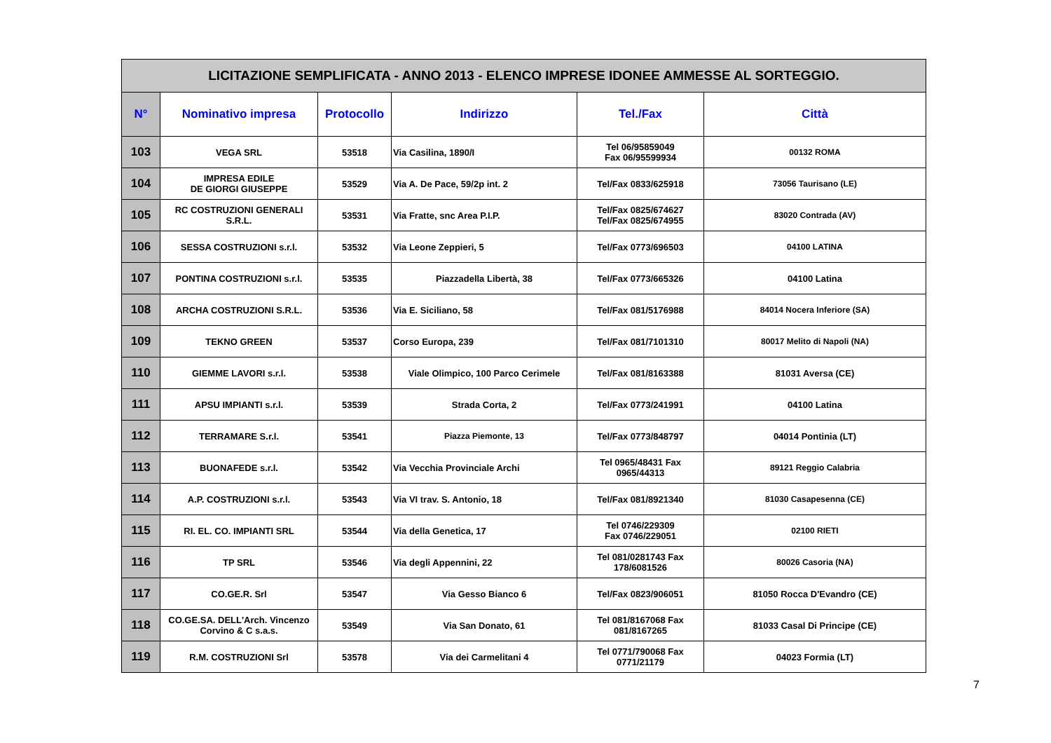| LICITAZIONE SEMPLIFICATA - ANNO 2013 - ELENCO IMPRESE IDONEE AMMESSE AL SORTEGGIO. | | | | | |
| N° | Nominativo impresa | Protocollo | Indirizzo | Tel./Fax | Città |
| 103 | VEGA SRL | 53518 | Via Casilina, 1890/I | Tel 06/95859049 Fax 06/95599934 | 00132 ROMA |
| 104 | IMPRESA EDILE DE GIORGI GIUSEPPE | 53529 | Via A. De Pace, 59/2p int. 2 | Tel/Fax 0833/625918 | 73056 Taurisano (LE) |
| 105 | RC COSTRUZIONI GENERALI S.R.L. | 53531 | Via Fratte, snc Area P.I.P. | Tel/Fax 0825/674627 Tel/Fax 0825/674955 | 83020 Contrada (AV) |
| 106 | SESSA COSTRUZIONI s.r.l. | 53532 | Via Leone Zeppieri, 5 | Tel/Fax 0773/696503 | 04100 LATINA |
| 107 | PONTINA COSTRUZIONI s.r.l. | 53535 | Piazzadella Libertà, 38 | Tel/Fax 0773/665326 | 04100 Latina |
| 108 | ARCHA COSTRUZIONI S.R.L. | 53536 | Via E. Siciliano, 58 | Tel/Fax 081/5176988 | 84014 Nocera Inferiore (SA) |
| 109 | TEKNO GREEN | 53537 | Corso Europa, 239 | Tel/Fax 081/7101310 | 80017 Melito di Napoli (NA) |
| 110 | GIEMME LAVORI s.r.l. | 53538 | Viale Olimpico, 100 Parco Cerimele | Tel/Fax 081/8163388 | 81031 Aversa (CE) |
| 111 | APSU IMPIANTI s.r.l. | 53539 | Strada Corta, 2 | Tel/Fax 0773/241991 | 04100 Latina |
| 112 | TERRAMARE S.r.l. | 53541 | Piazza Piemonte, 13 | Tel/Fax 0773/848797 | 04014 Pontinia (LT) |
| 113 | BUONAFEDE s.r.l. | 53542 | Via Vecchia Provinciale Archi | Tel 0965/48431 Fax 0965/44313 | 89121 Reggio Calabria |
| 114 | A.P. COSTRUZIONI s.r.l. | 53543 | Via VI trav. S. Antonio, 18 | Tel/Fax 081/8921340 | 81030 Casapesenna (CE) |
| 115 | RI. EL. CO. IMPIANTI SRL | 53544 | Via della Genetica, 17 | Tel 0746/229309 Fax 0746/229051 | 02100 RIETI |
| 116 | TP SRL | 53546 | Via degli Appennini, 22 | Tel 081/0281743 Fax 178/6081526 | 80026 Casoria (NA) |
| 117 | CO.GE.R. Srl | 53547 | Via Gesso Bianco 6 | Tel/Fax 0823/906051 | 81050 Rocca D'Evandro (CE) |
| 118 | CO.GE.SA. DELL'Arch. Vincenzo Corvino & C s.a.s. | 53549 | Via San Donato, 61 | Tel 081/8167068 Fax 081/8167265 | 81033 Casal Di Principe (CE) |
| 119 | R.M. COSTRUZIONI Srl | 53578 | Via dei Carmelitani 4 | Tel 0771/790068 Fax 0771/21179 | 04023 Formia (LT) |
7